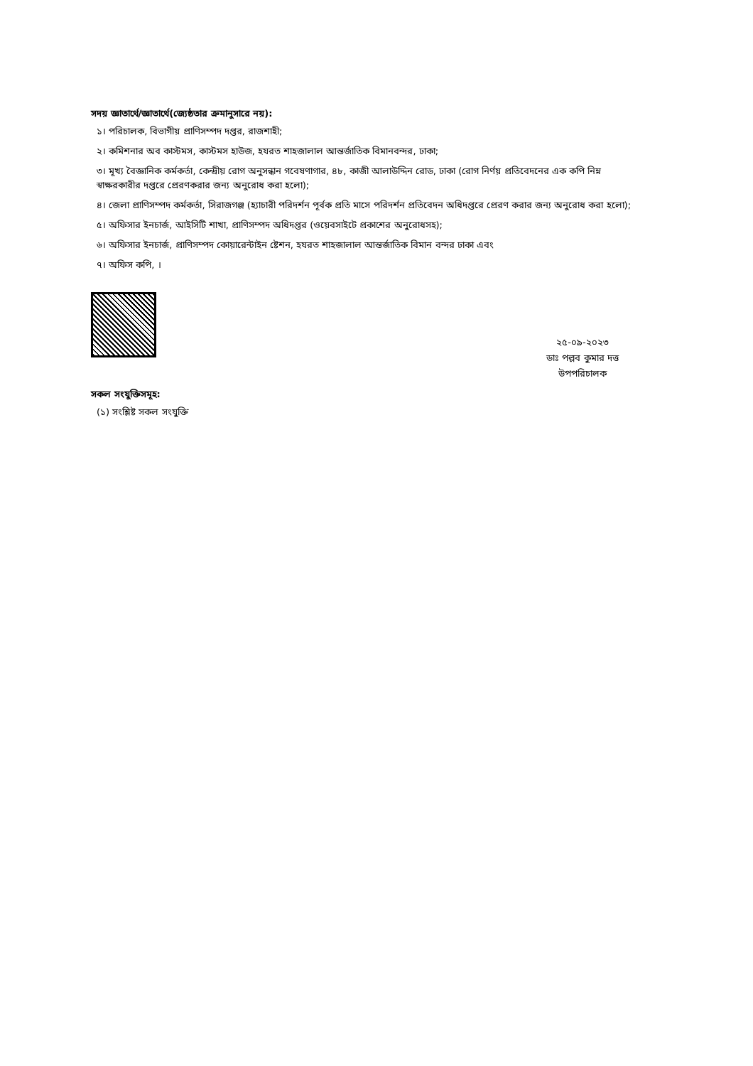সদয় জ্ঞাতার্থে/জ্ঞাতার্থে(জ্যেষ্ঠতার ক্রমানুসারে নয়):
১। পরিচালক, বিভাগীয় প্রাণিসম্পদ দপ্তর, রাজশাহী;
২। কমিশনার অব কাস্টমস, কাস্টমস হাউজ, হযরত শাহজালাল আন্তর্জাতিক বিমানবন্দর, ঢাকা;
৩। মূখ্য বৈজ্ঞানিক কর্মকর্তা, কেন্দ্রীয় রোগ অনুসন্ধান গবেষণাগার, ৪৮, কাজী আলাউদ্দিন রোড, ঢাকা (রোগ নির্ণয় প্রতিবেদনের এক কপি নিম্ন স্বাক্ষরকারীর দপ্তরে প্রেরণকরার জন্য অনুরোধ করা হলো);
৪। জেলা প্রাণিসম্পদ কর্মকর্তা, সিরাজগঞ্জ (হ্যাচারী পরিদর্শন পূর্বক প্রতি মাসে পরিদর্শন প্রতিবেদন অধিদপ্তরে প্রেরণ করার জন্য অনুরোধ করা হলো);
৫। অফিসার ইনচার্জ, আইসিটি শাখা, প্রাণিসম্পদ অধিদপ্তর (ওয়েবসাইটে প্রকাশের অনুরোধসহ);
৬। অফিসার ইনচার্জ, প্রাণিসম্পদ কোয়ারেন্টাইন ষ্টেশন, হযরত শাহজালাল আন্তর্জাতিক বিমান বন্দর ঢাকা এবং
৭। অফিস কপি, ।
২৫-০৯-২০২৩
ডাঃ পল্লব কুমার দত্ত
উপপরিচালক
সকল সংযুক্তিসমূহ:
(১) সংশ্লিষ্ট সকল সংযুক্তি